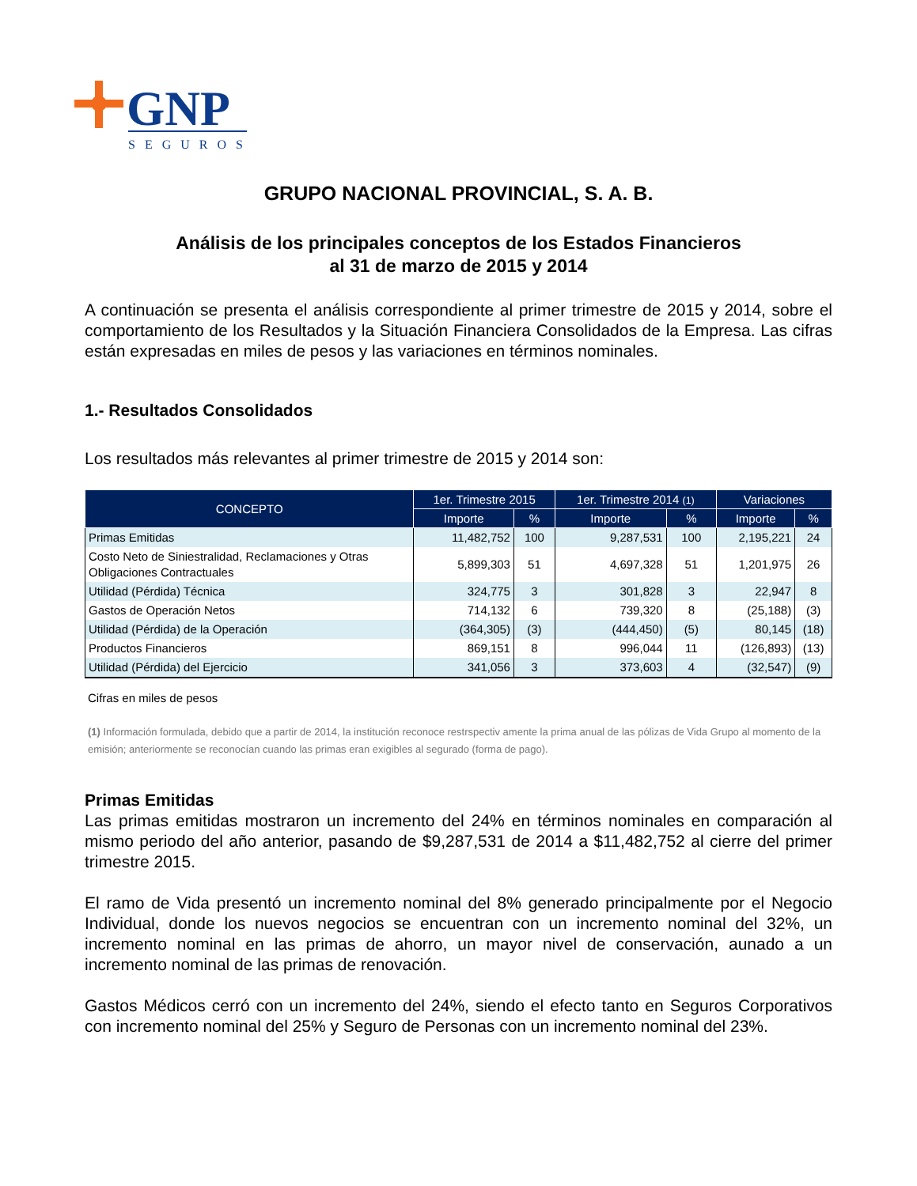GNP
SEGUROS
GRUPO NACIONAL PROVINCIAL, S. A. B.
Análisis de los principales conceptos de los Estados Financieros
al 31 de marzo de 2015 y 2014
A continuación se presenta el análisis correspondiente al primer trimestre de 2015 y 2014, sobre el comportamiento de los Resultados y la Situación Financiera Consolidados de la Empresa. Las cifras están expresadas en miles de pesos y las variaciones en términos nominales.
1.- Resultados Consolidados
Los resultados más relevantes al primer trimestre de 2015 y 2014 son:
| CONCEPTO | 1er. Trimestre 2015 | | 1er. Trimestre 2014 (1) | | Variaciones | |
| --- | --- | --- | --- | --- | --- | --- |
| | Importe | % | Importe | % | Importe | % |
| Primas Emitidas | 11,482,752 | 100 | 9,287,531 | 100 | 2,195,221 | 24 |
| Costo Neto de Siniestralidad, Reclamaciones y Otras Obligaciones Contractuales | 5,899,303 | 51 | 4,697,328 | 51 | 1,201,975 | 26 |
| Utilidad (Pérdida) Técnica | 324,775 | 3 | 301,828 | 3 | 22,947 | 8 |
| Gastos de Operación Netos | 714,132 | 6 | 739,320 | 8 | (25,188) | (3) |
| Utilidad (Pérdida) de la Operación | (364,305) | (3) | (444,450) | (5) | 80,145 | (18) |
| Productos Financieros | 869,151 | 8 | 996,044 | 11 | (126,893) | (13) |
| Utilidad (Pérdida) del Ejercicio | 341,056 | 3 | 373,603 | 4 | (32,547) | (9) |
Cifras en miles de pesos
(1) Información formulada, debido que a partir de 2014, la institución reconoce restrspectiv amente la prima anual de las pólizas de Vida Grupo al momento de la emisión; anteriormente se reconocían cuando las primas eran exigibles al segurado (forma de pago).
Primas Emitidas
Las primas emitidas mostraron un incremento del 24% en términos nominales en comparación al mismo periodo del año anterior, pasando de $9,287,531 de 2014 a $11,482,752 al cierre del primer trimestre 2015.
El ramo de Vida presentó un incremento nominal del 8% generado principalmente por el Negocio Individual, donde los nuevos negocios se encuentran con un incremento nominal del 32%, un incremento nominal en las primas de ahorro, un mayor nivel de conservación, aunado a un incremento nominal de las primas de renovación.
Gastos Médicos cerró con un incremento del 24%, siendo el efecto tanto en Seguros Corporativos con incremento nominal del 25% y Seguro de Personas con un incremento nominal del 23%.